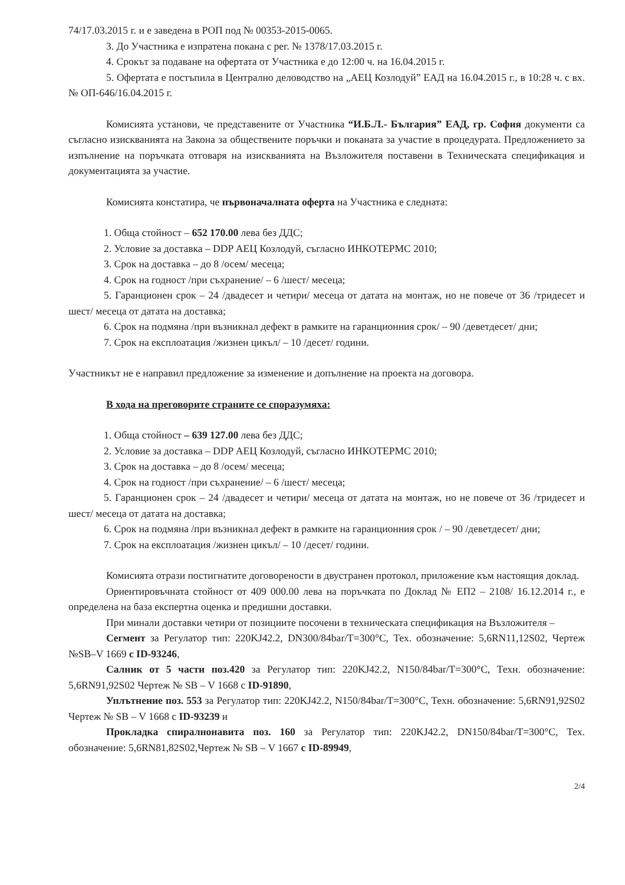74/17.03.2015 г. и е заведена в РОП под № 00353-2015-0065.
3. До Участника е изпратена покана с рег. № 1378/17.03.2015 г.
4. Срокът за подаване на офертата от Участника е до 12:00 ч. на 16.04.2015 г.
5. Офертата е постъпила в Централно деловодство на „АЕЦ Козлодуй” ЕАД на 16.04.2015 г., в 10:28 ч. с вх. № ОП-646/16.04.2015 г.
Комисията установи, че представените от Участника “И.Б.Л.- България” ЕАД, гр. София документи са съгласно изискванията на Закона за обществените поръчки и поканата за участие в процедурата. Предложението за изпълнение на поръчката отговаря на изискванията на Възложителя поставени в Техническата спецификация и документацията за участие.
Комисията констатира, че първоначалната оферта на Участника е следната:
1. Обща стойност – 652 170.00 лева без ДДС;
2. Условие за доставка – DDP АЕЦ Козлодуй, съгласно ИНКОТЕРМС 2010;
3. Срок на доставка – до 8 /осем/ месеца;
4. Срок на годност /при съхранение/ – 6 /шест/ месеца;
5. Гаранционен срок – 24 /двадесет и четири/ месеца от датата на монтаж, но не повече от 36 /тридесет и шест/ месеца от датата на доставка;
6. Срок на подмяна /при възникнал дефект в рамките на гаранционния срок/ – 90 /деветдесет/ дни;
7. Срок на експлоатация /жизнен цикъл/ – 10 /десет/ години.
Участникът не е направил предложение за изменение и допълнение на проекта на договора.
В хода на преговорите страните се споразумяха:
1. Обща стойност – 639 127.00 лева без ДДС;
2. Условие за доставка – DDP АЕЦ Козлодуй, съгласно ИНКОТЕРМС 2010;
3. Срок на доставка – до 8 /осем/ месеца;
4. Срок на годност /при съхранение/ – 6 /шест/ месеца;
5. Гаранционен срок – 24 /двадесет и четири/ месеца от датата на монтаж, но не повече от 36 /тридесет и шест/ месеца от датата на доставка;
6. Срок на подмяна /при възникнал дефект в рамките на гаранционния срок / – 90 /деветдесет/ дни;
7. Срок на експлоатация /жизнен цикъл/ – 10 /десет/ години.
Комисията отрази постигнатите договорености в двустранен протокол, приложение към настоящия доклад.
Ориентировъчната стойност от 409 000.00 лева на поръчката по Доклад № ЕП2 – 2108/ 16.12.2014 г., е определена на база експертна оценка и предишни доставки.
При минали доставки четири от позициите посочени в техническата спецификация на Възложителя –
Сегмент за Регулатор тип: 220KJ42.2, DN300/84bar/T=300°C, Тех. обозначение: 5,6RN11,12S02, Чертеж №SB–V 1669 с ID-93246,
Салник от 5 части поз.420 за Регулатор тип: 220KJ42.2, N150/84bar/T=300°C, Техн. обозначение: 5,6RN91,92S02 Чертеж № SB – V 1668 с ID-91890,
Уплътнение поз. 553 за Регулатор тип: 220KJ42.2, N150/84bar/T=300°C, Техн. обозначение: 5,6RN91,92S02 Чертеж № SB – V 1668 с ID-93239 и
Прокладка спиралнонавита поз. 160 за Регулатор тип: 220KJ42.2, DN150/84bar/T=300°C, Тех. обозначение: 5,6RN81,82S02,Чертеж № SB – V 1667 с ID-89949,
2/4